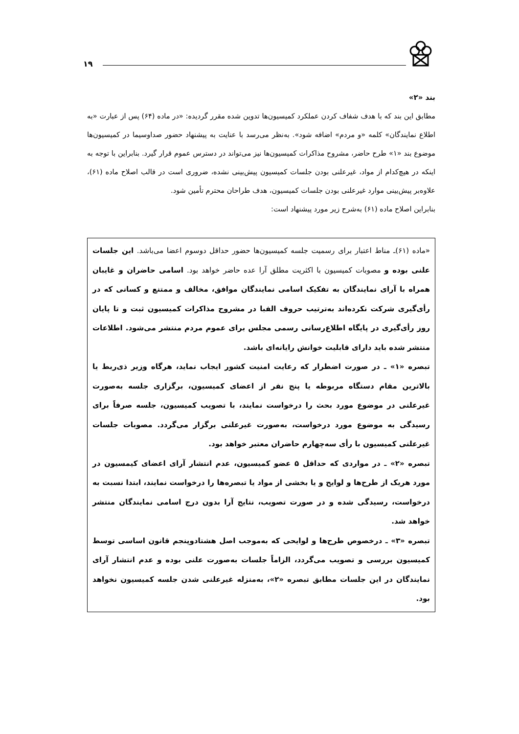۱۹
بند «۲»
مطابق این بند که با هدف شفاف کردن عملکرد کمیسیون‌ها تدوین شده مقرر گردیده: «در ماده (۶۴) پس از عبارت «به اطلاع نمایندگان» کلمه «و مردم» اضافه شود». به‌نظر می‌رسد با عنایت به پیشنهاد حضور صداوسیما در کمیسیون‌ها موضوع بند «۱» طرح حاضر، مشروح مذاکرات کمیسیون‌ها نیز می‌تواند در دسترس عموم قرار گیرد. بنابراین با توجه به اینکه در هیچ‌کدام از مواد، غیرعلنی بودن جلسات کمیسیون پیش‌بینی نشده، ضروری است در قالب اصلاح ماده (۶۱)، علاوه‌بر پیش‌بینی موارد غیرعلنی بودن جلسات کمیسیون، هدف طراحان محترم تأمین شود.
بنابراین اصلاح ماده (۶۱) به‌شرح زیر مورد پیشنهاد است:
«ماده (۶۱)ـ مناط اعتبار برای رسمیت جلسه کمیسیون‌ها حضور حداقل دوسوم اعضا می‌باشد. این جلسات علنی بوده و مصوبات کمیسیون با اکثریت مطلق آرا عده حاضر خواهد بود. اسامی حاضران و غایبان همراه با آرای نمایندگان به تفکیک اسامی نمایندگان موافق، مخالف و ممتنع و کسانی که در رأی‌گیری شرکت نکرده‌اند به‌ترتیب حروف الفبا در مشروح مذاکرات کمیسیون ثبت و تا پایان روز رأی‌گیری در پایگاه اطلاع‌رسانی رسمی مجلس برای عموم مردم منتشر می‌شود. اطلاعات منتشر شده باید دارای قابلیت خوانش رایانه‌ای باشد.
تبصره «۱» ـ در صورت اضطرار که رعایت امنیت کشور ایجاب نماید، هرگاه وزیر ذی‌ربط یا بالاترین مقام دستگاه مربوطه یا پنج نفر از اعضای کمیسیون، برگزاری جلسه به‌صورت غیرعلنی در موضوع مورد بحث را درخواست نمایند، با تصویب کمیسیون، جلسه صرفاً برای رسیدگی به موضوع مورد درخواست، به‌صورت غیرعلنی برگزار می‌گردد. مصوبات جلسات غیرعلنی کمیسیون با رأی سه‌چهارم حاضران معتبر خواهد بود.
تبصره «۲» ـ در مواردی که حداقل ۵ عضو کمیسیون، عدم انتشار آرای اعضای کیمسیون در مورد هریک از طرح‌ها و لوایح و یا بخشی از مواد یا تبصره‌ها را درخواست نمایند، ابتدا نسبت به درخواست، رسیدگی شده و در صورت تصویب، نتایج آرا بدون درج اسامی نمایندگان منتشر خواهد شد.
تبصره «۳» ـ درخصوص طرح‌ها و لوایحی که به‌موجب اصل هشتادوپنجم قانون اساسی توسط کمیسیون بررسی و تصویب می‌گردد، الزاماً جلسات به‌صورت علنی بوده و عدم انتشار آرای نمایندگان در این جلسات مطابق تبصره «۲»، به‌منزله غیرعلنی شدن جلسه کمیسیون نخواهد بود.